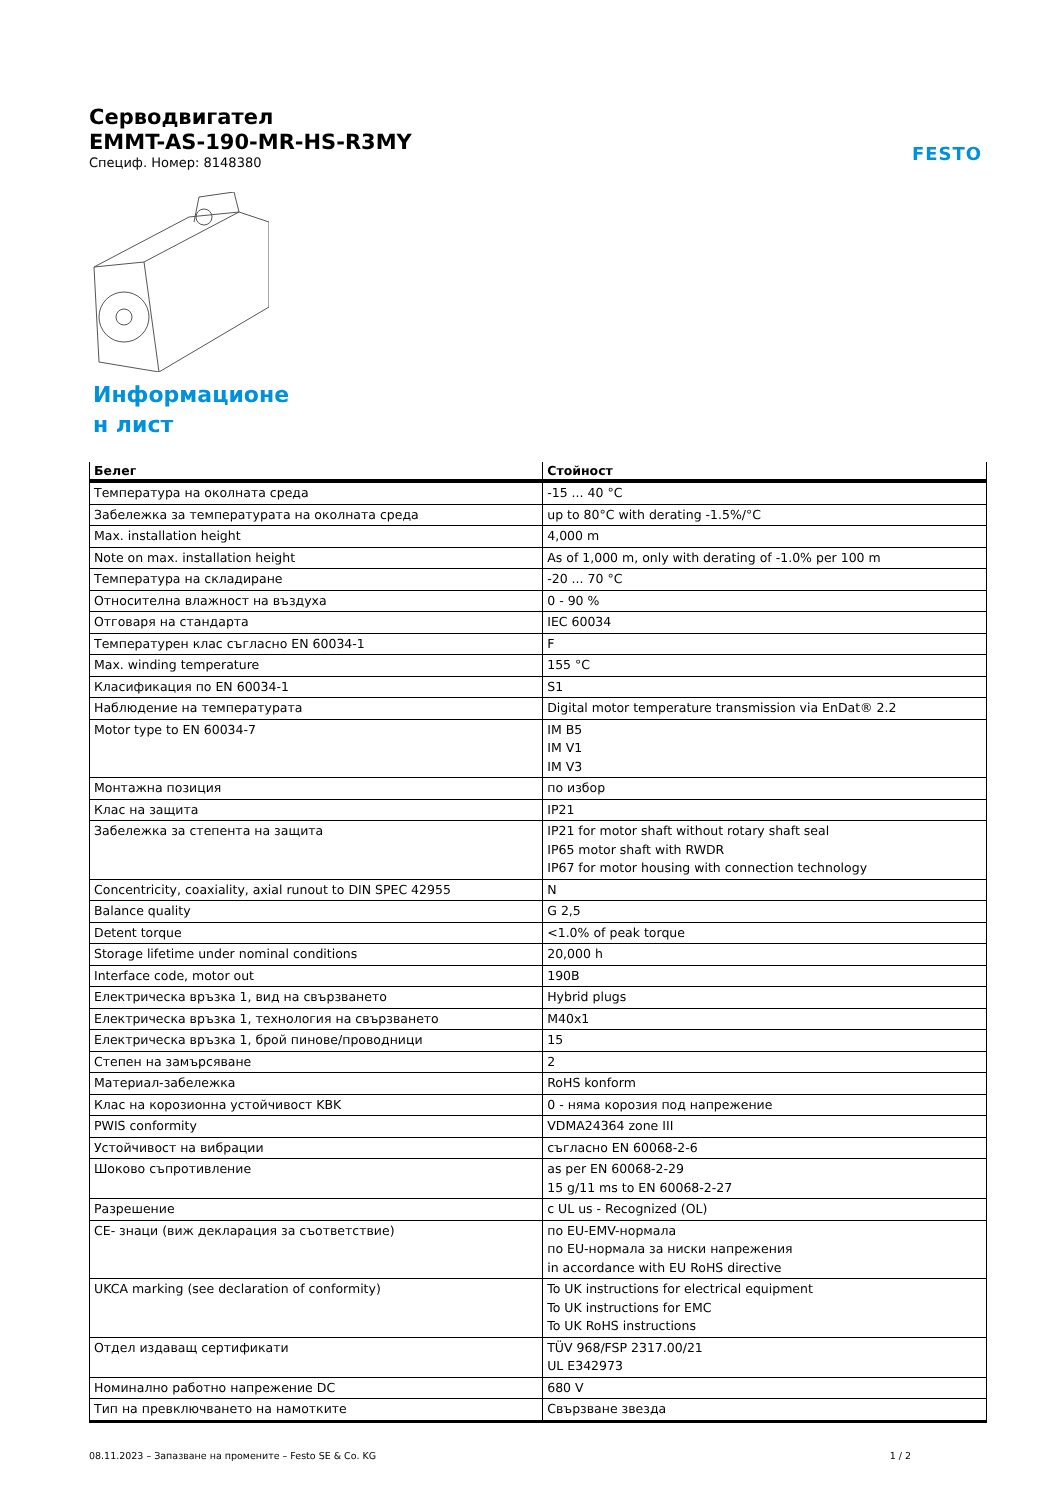FESTO
Серводвигател
EMMT-AS-190-MR-HS-R3MY
Специф. Номер: 8148380
Информационе
н лист
| Белег | Стойност |
| --- | --- |
| Температура на околната среда | -15 ... 40 °C |
| Забележка за температурата на околната среда | up to 80°C with derating -1.5%/°C |
| Max. installation height | 4,000 m |
| Note on max. installation height | As of 1,000 m, only with derating of -1.0% per 100 m |
| Температура на складиране | -20 ... 70 °C |
| Относителна влажност на въздуха | 0 - 90 % |
| Отговаря на стандарта | IEC 60034 |
| Температурен клас съгласно EN 60034-1 | F |
| Max. winding temperature | 155 °C |
| Класификация по EN 60034-1 | S1 |
| Наблюдение на температурата | Digital motor temperature transmission via EnDat® 2.2 |
| Motor type to EN 60034-7 | IM B5 IM V1 IM V3 |
| Монтажна позиция | по избор |
| Клас на защита | IP21 |
| Забележка за степента на защита | IP21 for motor shaft without rotary shaft seal IP65 motor shaft with RWDR IP67 for motor housing with connection technology |
| Concentricity, coaxiality, axial runout to DIN SPEC 42955 | N |
| Balance quality | G 2,5 |
| Detent torque | <1.0% of peak torque |
| Storage lifetime under nominal conditions | 20,000 h |
| Interface code, motor out | 190B |
| Електрическа връзка 1, вид на свързването | Hybrid plugs |
| Електрическа връзка 1, технология на свързването | M40x1 |
| Електрическа връзка 1, брой пинове/проводници | 15 |
| Степен на замърсяване | 2 |
| Материал-забележка | RoHS konform |
| Клас на корозионна устойчивост KBK | 0 - няма корозия под напрежение |
| PWIS conformity | VDMA24364 zone III |
| Устойчивост на вибрации | съгласно EN 60068-2-6 |
| Шоково съпротивление | as per EN 60068-2-29 15 g/11 ms to EN 60068-2-27 |
| Разрешение | c UL us - Recognized (OL) |
| CE- знаци (виж декларация за съответствие) | по EU-EMV-нормала по EU-нормала за ниски напрежения in accordance with EU RoHS directive |
| UKCA marking (see declaration of conformity) | To UK instructions for electrical equipment To UK instructions for EMC To UK RoHS instructions |
| Отдел издаващ сертификати | TÜV 968/FSP 2317.00/21 UL E342973 |
| Номинално работно напрежение DC | 680 V |
| Тип на превключването на намотките | Свързване звезда |
08.11.2023 – Запазване на промените – Festo SE & Co. KG 1 / 2